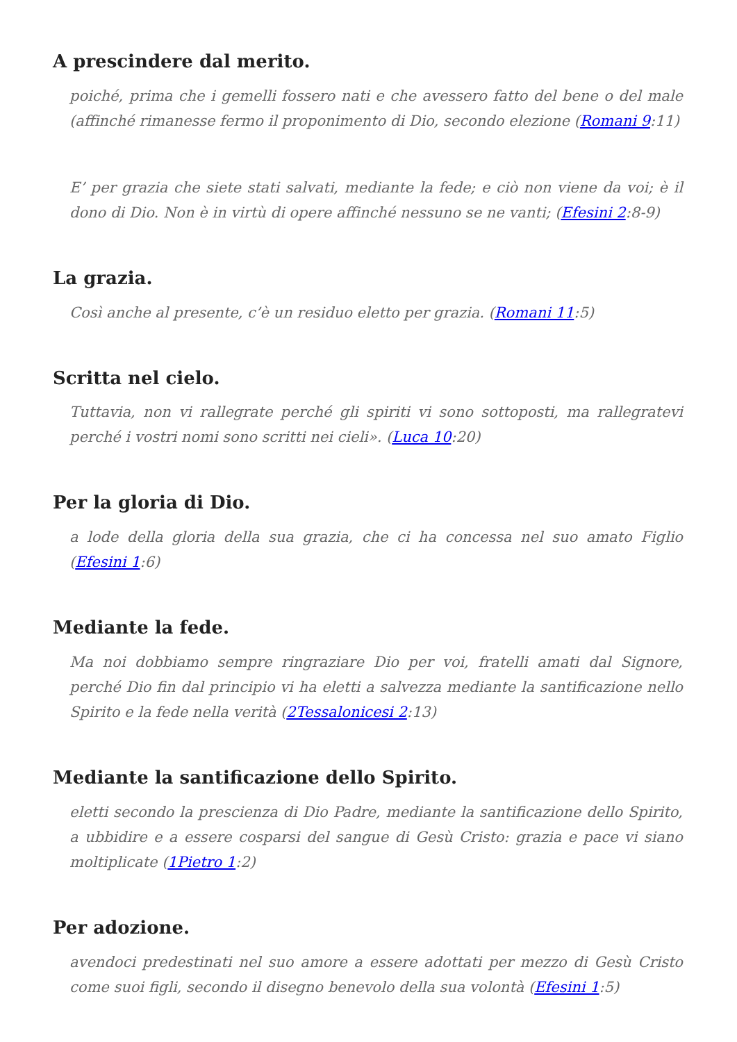A prescindere dal merito.
poiché, prima che i gemelli fossero nati e che avessero fatto del bene o del male (affinché rimanesse fermo il proponimento di Dio, secondo elezione (Romani 9:11)
E’ per grazia che siete stati salvati, mediante la fede; e ciò non viene da voi; è il dono di Dio. Non è in virtù di opere affinché nessuno se ne vanti; (Efesini 2:8-9)
La grazia.
Così anche al presente, c’è un residuo eletto per grazia. (Romani 11:5)
Scritta nel cielo.
Tuttavia, non vi rallegrate perché gli spiriti vi sono sottoposti, ma rallegratevi perché i vostri nomi sono scritti nei cieli». (Luca 10:20)
Per la gloria di Dio.
a lode della gloria della sua grazia, che ci ha concessa nel suo amato Figlio (Efesini 1:6)
Mediante la fede.
Ma noi dobbiamo sempre ringraziare Dio per voi, fratelli amati dal Signore, perché Dio fin dal principio vi ha eletti a salvezza mediante la santificazione nello Spirito e la fede nella verità (2Tessalonicesi 2:13)
Mediante la santificazione dello Spirito.
eletti secondo la prescienza di Dio Padre, mediante la santificazione dello Spirito, a ubbidire e a essere cosparsi del sangue di Gesù Cristo: grazia e pace vi siano moltiplicate (1Pietro 1:2)
Per adozione.
avendoci predestinati nel suo amore a essere adottati per mezzo di Gesù Cristo come suoi figli, secondo il disegno benevolo della sua volontà (Efesini 1:5)